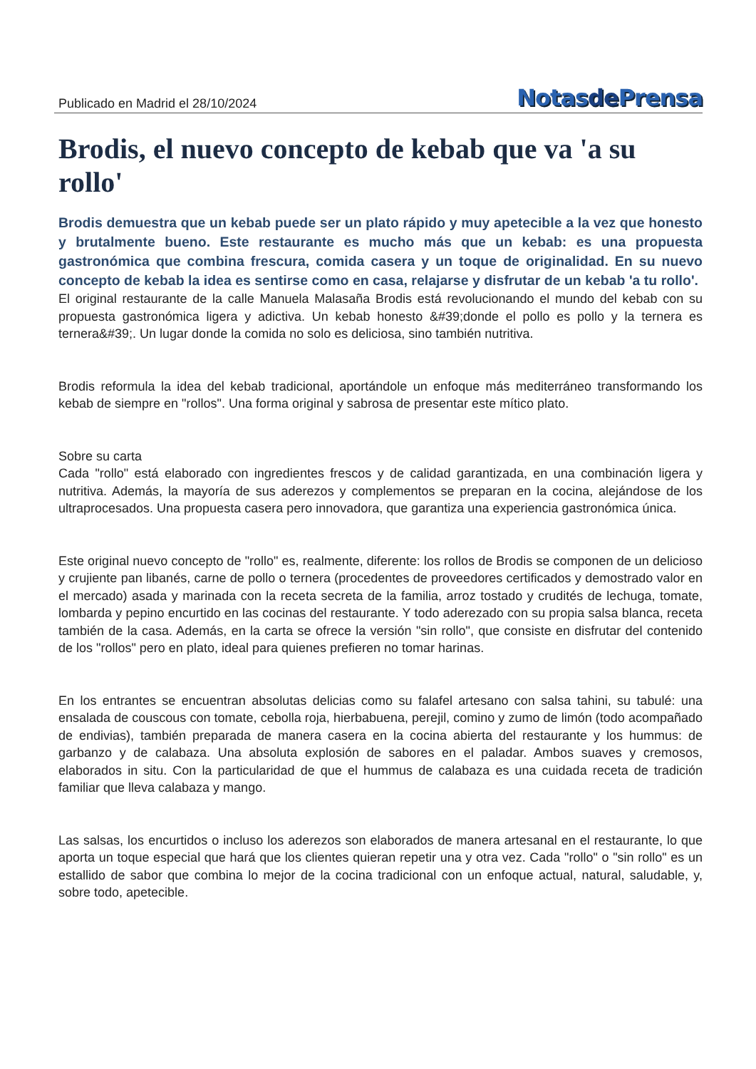Publicado en Madrid el 28/10/2024
Notasde Prensa
Brodis, el nuevo concepto de kebab que va 'a su rollo'
Brodis demuestra que un kebab puede ser un plato rápido y muy apetecible a la vez que honesto y brutalmente bueno. Este restaurante es mucho más que un kebab: es una propuesta gastronómica que combina frescura, comida casera y un toque de originalidad. En su nuevo concepto de kebab la idea es sentirse como en casa, relajarse y disfrutar de un kebab 'a tu rollo'.
El original restaurante de la calle Manuela Malasaña Brodis está revolucionando el mundo del kebab con su propuesta gastronómica ligera y adictiva. Un kebab honesto &#39;donde el pollo es pollo y la ternera es ternera&#39;. Un lugar donde la comida no solo es deliciosa, sino también nutritiva.
Brodis reformula la idea del kebab tradicional, aportándole un enfoque más mediterráneo transformando los kebab de siempre en "rollos". Una forma original y sabrosa de presentar este mítico plato.
Sobre su carta
Cada "rollo" está elaborado con ingredientes frescos y de calidad garantizada, en una combinación ligera y nutritiva. Además, la mayoría de sus aderezos y complementos se preparan en la cocina, alejándose de los ultraprocesados. Una propuesta casera pero innovadora, que garantiza una experiencia gastronómica única.
Este original nuevo concepto de "rollo" es, realmente, diferente: los rollos de Brodis se componen de un delicioso y crujiente pan libanés, carne de pollo o ternera (procedentes de proveedores certificados y demostrado valor en el mercado) asada y marinada con la receta secreta de la familia, arroz tostado y crudités de lechuga, tomate, lombarda y pepino encurtido en las cocinas del restaurante. Y todo aderezado con su propia salsa blanca, receta también de la casa. Además, en la carta se ofrece la versión "sin rollo", que consiste en disfrutar del contenido de los "rollos" pero en plato, ideal para quienes prefieren no tomar harinas.
En los entrantes se encuentran absolutas delicias como su falafel artesano con salsa tahini, su tabulé: una ensalada de couscous con tomate, cebolla roja, hierbabuena, perejil, comino y zumo de limón (todo acompañado de endivias), también preparada de manera casera en la cocina abierta del restaurante y los hummus: de garbanzo y de calabaza. Una absoluta explosión de sabores en el paladar. Ambos suaves y cremosos, elaborados in situ. Con la particularidad de que el hummus de calabaza es una cuidada receta de tradición familiar que lleva calabaza y mango.
Las salsas, los encurtidos o incluso los aderezos son elaborados de manera artesanal en el restaurante, lo que aporta un toque especial que hará que los clientes quieran repetir una y otra vez. Cada "rollo" o "sin rollo" es un estallido de sabor que combina lo mejor de la cocina tradicional con un enfoque actual, natural, saludable, y, sobre todo, apetecible.